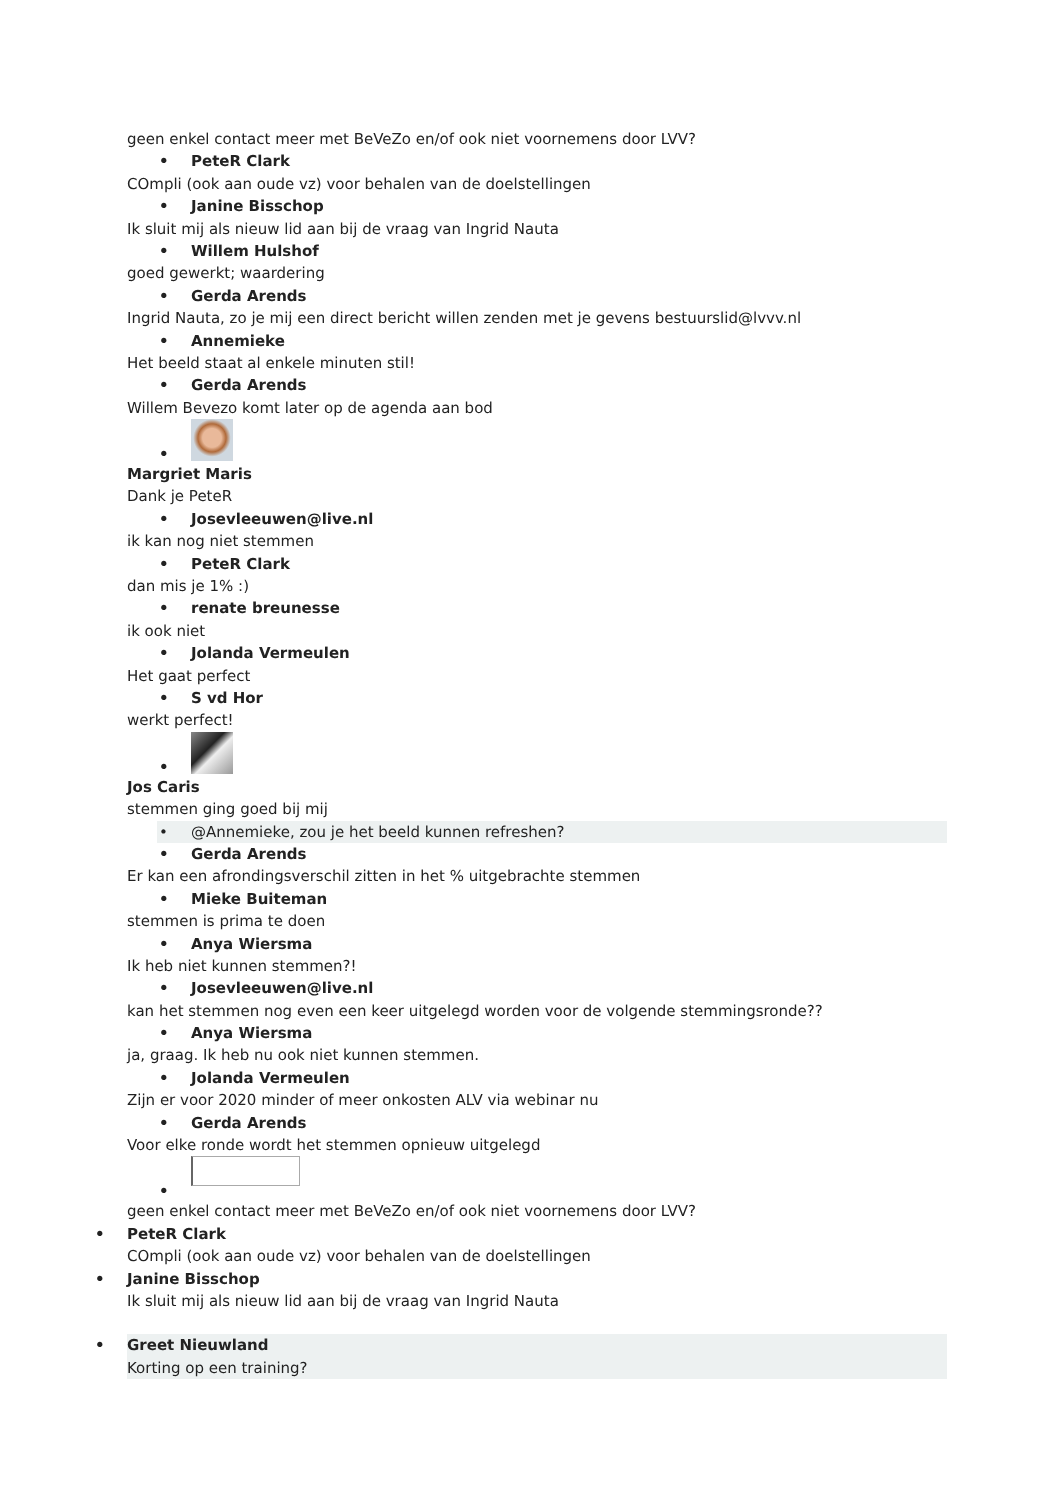geen enkel contact meer met BeVeZo en/of ook niet voornemens door LVV?
• PeteR Clark
COmpli (ook aan oude vz) voor behalen van de doelstellingen
• Janine Bisschop
Ik sluit mij als nieuw lid aan bij de vraag van Ingrid Nauta
• Willem Hulshof
goed gewerkt; waardering
• Gerda Arends
Ingrid Nauta, zo je mij een direct bericht willen zenden met je gevens bestuurslid@lvvv.nl
• Annemieke
Het beeld staat al enkele minuten stil!
• Gerda Arends
Willem Bevezo komt later op de agenda aan bod
•
Margriet Maris
Dank je PeteR
• Josevleeuwen@live.nl
ik kan nog niet stemmen
• PeteR Clark
dan mis je 1% :)
• renate breunesse
ik ook niet
• Jolanda Vermeulen
Het gaat perfect
• S vd Hor
werkt perfect!
•
Jos Caris
stemmen ging goed bij mij
• @Annemieke, zou je het beeld kunnen refreshen?
• Gerda Arends
Er kan een afrondingsverschil zitten in het % uitgebrachte stemmen
• Mieke Buiteman
stemmen is prima te doen
• Anya Wiersma
Ik heb niet kunnen stemmen?!
• Josevleeuwen@live.nl
kan het stemmen nog even een keer uitgelegd worden voor de volgende stemmingsronde??
• Anya Wiersma
ja, graag. Ik heb nu ook niet kunnen stemmen.
• Jolanda Vermeulen
Zijn er voor 2020 minder of meer onkosten ALV via webinar nu
• Gerda Arends
Voor elke ronde wordt het stemmen opnieuw uitgelegd
•
geen enkel contact meer met BeVeZo en/of ook niet voornemens door LVV?
• PeteR Clark
COmpli (ook aan oude vz) voor behalen van de doelstellingen
• Janine Bisschop
Ik sluit mij als nieuw lid aan bij de vraag van Ingrid Nauta
• Greet Nieuwland
Korting op een training?